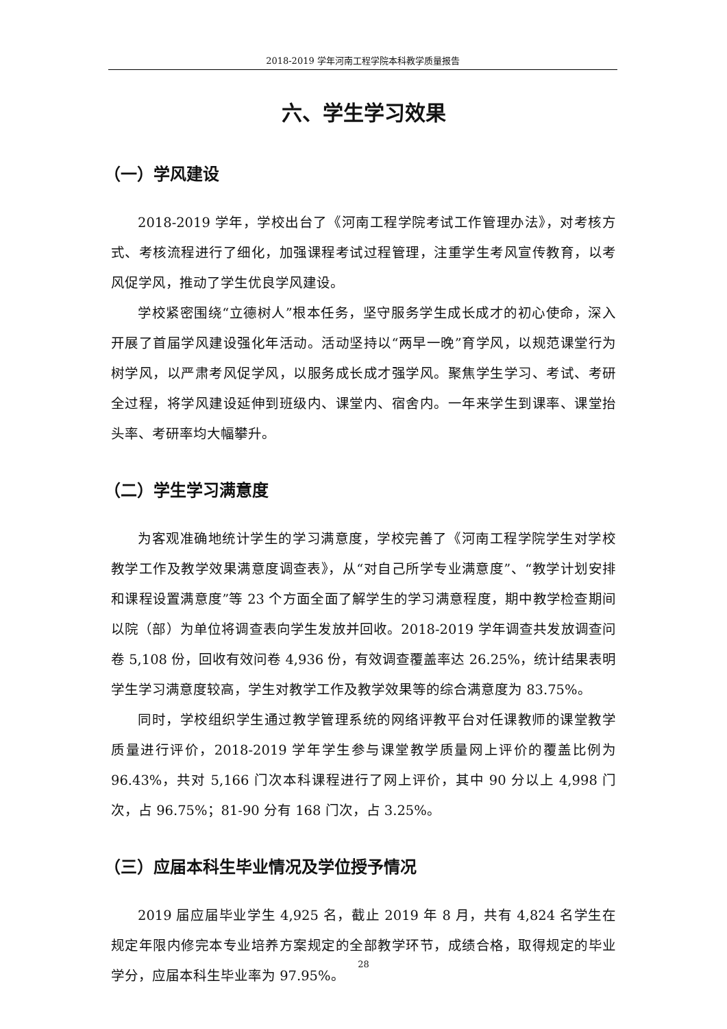2018-2019 学年河南工程学院本科教学质量报告
六、学生学习效果
（一）学风建设
2018-2019 学年，学校出台了《河南工程学院考试工作管理办法》，对考核方式、考核流程进行了细化，加强课程考试过程管理，注重学生考风宣传教育，以考风促学风，推动了学生优良学风建设。
学校紧密围绕“立德树人”根本任务，坚守服务学生成长成才的初心使命，深入开展了首届学风建设强化年活动。活动坚持以“两早一晚”育学风，以规范课堂行为树学风，以严肃考风促学风，以服务成长成才强学风。聚焦学生学习、考试、考研全过程，将学风建设延伸到班级内、课堂内、宿舍内。一年来学生到课率、课堂抬头率、考研率均大幅攀升。
（二）学生学习满意度
为客观准确地统计学生的学习满意度，学校完善了《河南工程学院学生对学校教学工作及教学效果满意度调查表》，从“对自己所学专业满意度”、“教学计划安排和课程设置满意度”等 23 个方面全面了解学生的学习满意程度，期中教学检查期间以院（部）为单位将调查表向学生发放并回收。2018-2019 学年调查共发放调查问卷 5,108 份，回收有效问卷 4,936 份，有效调查覆盖率达 26.25%，统计结果表明学生学习满意度较高，学生对教学工作及教学效果等的综合满意度为 83.75%。
同时，学校组织学生通过教学管理系统的网络评教平台对任课教师的课堂教学质量进行评价，2018-2019 学年学生参与课堂教学质量网上评价的覆盖比例为 96.43%，共对 5,166 门次本科课程进行了网上评价，其中 90 分以上 4,998 门次，占 96.75%；81-90 分有 168 门次，占 3.25%。
（三）应届本科生毕业情况及学位授予情况
2019 届应届毕业学生 4,925 名，截止 2019 年 8 月，共有 4,824 名学生在规定年限内修完本专业培养方案规定的全部教学环节，成绩合格，取得规定的毕业学分，应届本科生毕业率为 97.95%。
28